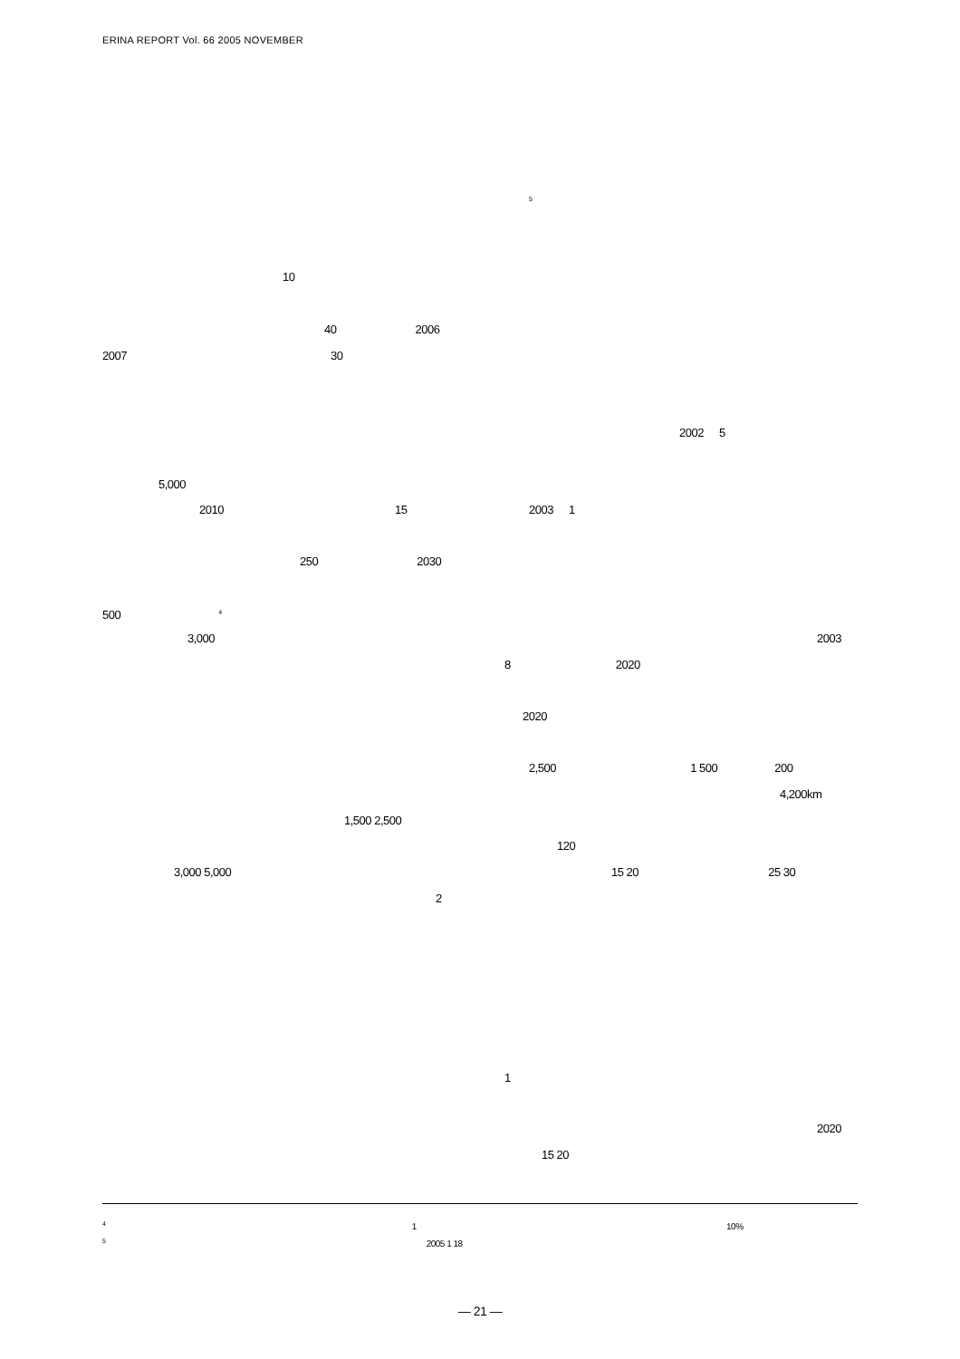ERINA REPORT Vol. 66 2005 NOVEMBER
10
40 2006
2007 30
5,000
2010 15
250 2030
500 <sup>4</sup>
3,000
1,500 2,500
3,000 5,000
2
<sup>5</sup>
2002 5
2003 1
2003
8 2020
2020
2,500 1 500 200
4,200km
120
15 20 25 30
1
2020
15 20
<sup>4</sup> 1 10%
<sup>5</sup> 2005 1 18
— 21 —